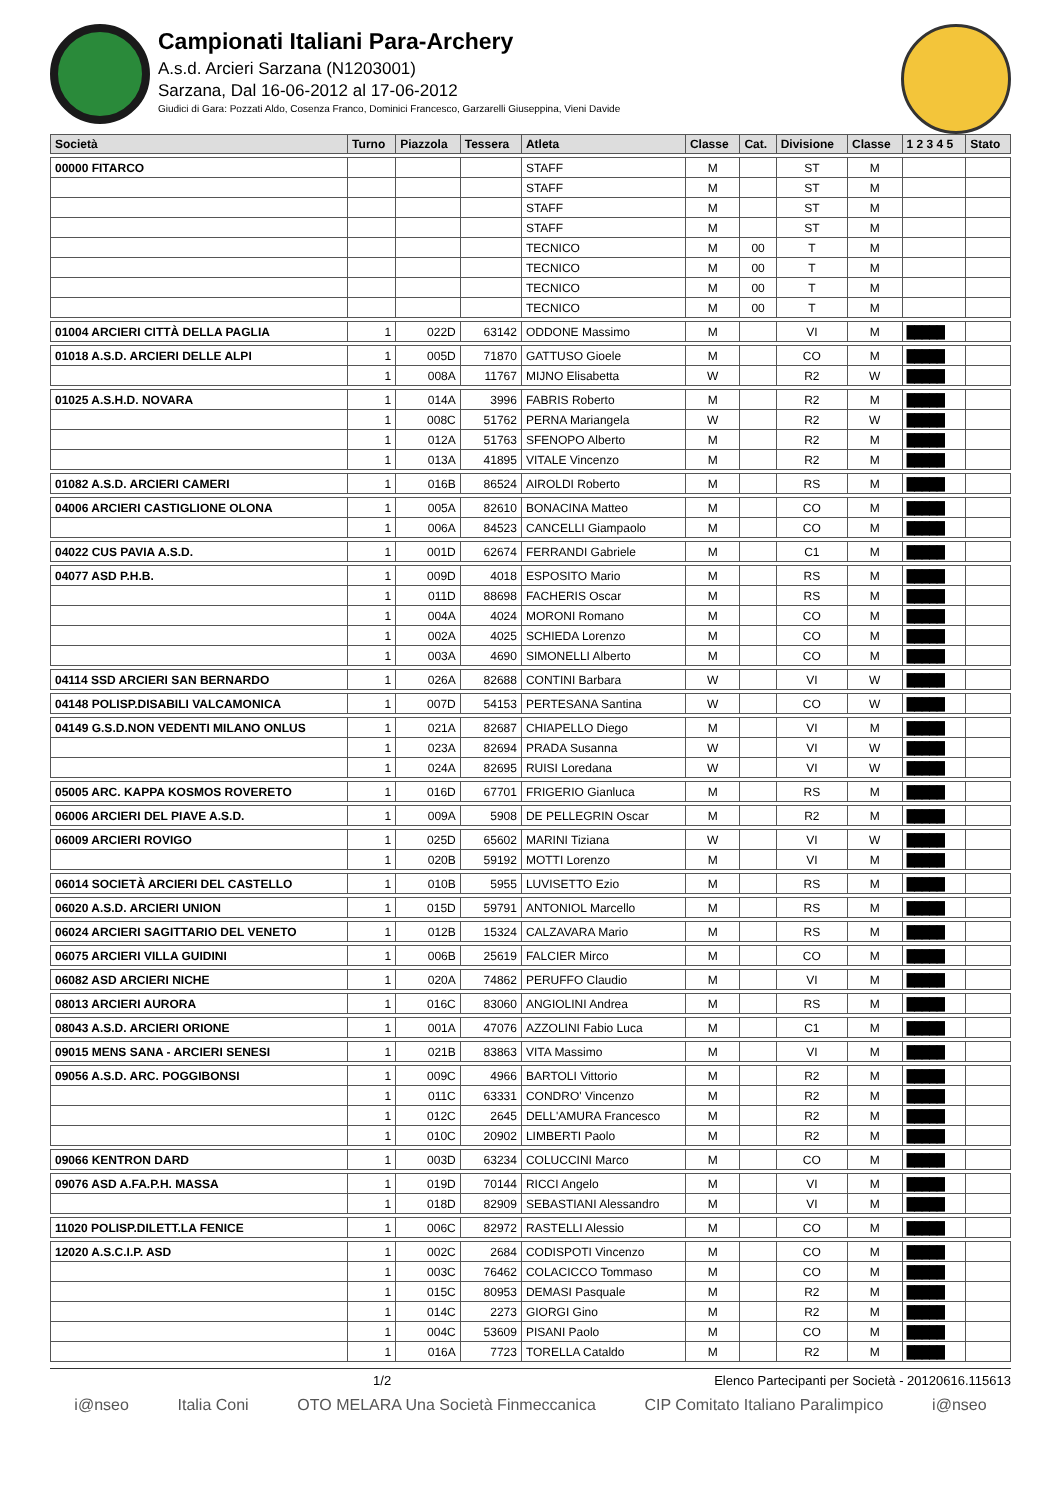Campionati Italiani Para-Archery
A.s.d. Arcieri Sarzana (N1203001)
Sarzana, Dal 16-06-2012 al 17-06-2012
Giudici di Gara: Pozzati Aldo, Cosenza Franco, Dominici Francesco, Garzarelli Giuseppina, Vieni Davide
| Società | Turno | Piazzola | Tessera | Atleta | Classe | Cat. | Divisione | Classe | 1 2 3 4 5 | Stato |
| --- | --- | --- | --- | --- | --- | --- | --- | --- | --- | --- |
| 00000 FITARCO | | | | STAFF | M | | ST | M | | |
| | | | | STAFF | M | | ST | M | | |
| | | | | STAFF | M | | ST | M | | |
| | | | | STAFF | M | | ST | M | | |
| | | | | TECNICO | M | 00 | T | M | | |
| | | | | TECNICO | M | 00 | T | M | | |
| | | | | TECNICO | M | 00 | T | M | | |
| | | | | TECNICO | M | 00 | T | M | | |
| 01004 ARCIERI CITTÀ DELLA PAGLIA | 1 | 022D | 63142 | ODDONE Massimo | M | | VI | M | █████ | |
| 01018 A.S.D. ARCIERI DELLE ALPI | 1 | 005D | 71870 | GATTUSO Gioele | M | | CO | M | █████ | |
| | 1 | 008A | 11767 | MIJNO Elisabetta | W | | R2 | W | █████ | |
| 01025 A.S.H.D. NOVARA | 1 | 014A | 3996 | FABRIS Roberto | M | | R2 | M | █████ | |
| | 1 | 008C | 51762 | PERNA Mariangela | W | | R2 | W | █████ | |
| | 1 | 012A | 51763 | SFENOPO Alberto | M | | R2 | M | █████ | |
| | 1 | 013A | 41895 | VITALE Vincenzo | M | | R2 | M | █████ | |
| 01082 A.S.D. ARCIERI CAMERI | 1 | 016B | 86524 | AIROLDI Roberto | M | | RS | M | █████ | |
| 04006 ARCIERI CASTIGLIONE OLONA | 1 | 005A | 82610 | BONACINA Matteo | M | | CO | M | █████ | |
| | 1 | 006A | 84523 | CANCELLI Giampaolo | M | | CO | M | █████ | |
| 04022 CUS PAVIA A.S.D. | 1 | 001D | 62674 | FERRANDI Gabriele | M | | C1 | M | █████ | |
| 04077 ASD P.H.B. | 1 | 009D | 4018 | ESPOSITO Mario | M | | RS | M | █████ | |
| | 1 | 011D | 88698 | FACHERIS Oscar | M | | RS | M | █████ | |
| | 1 | 004A | 4024 | MORONI Romano | M | | CO | M | █████ | |
| | 1 | 002A | 4025 | SCHIEDA Lorenzo | M | | CO | M | █████ | |
| | 1 | 003A | 4690 | SIMONELLI Alberto | M | | CO | M | █████ | |
| 04114 SSD ARCIERI SAN BERNARDO | 1 | 026A | 82688 | CONTINI Barbara | W | | VI | W | █████ | |
| 04148 POLISP.DISABILI VALCAMONICA | 1 | 007D | 54153 | PERTESANA Santina | W | | CO | W | █████ | |
| 04149 G.S.D.NON VEDENTI MILANO ONLUS | 1 | 021A | 82687 | CHIAPELLO Diego | M | | VI | M | █████ | |
| | 1 | 023A | 82694 | PRADA Susanna | W | | VI | W | █████ | |
| | 1 | 024A | 82695 | RUISI Loredana | W | | VI | W | █████ | |
| 05005 ARC. KAPPA KOSMOS ROVERETO | 1 | 016D | 67701 | FRIGERIO Gianluca | M | | RS | M | █████ | |
| 06006 ARCIERI DEL PIAVE A.S.D. | 1 | 009A | 5908 | DE PELLEGRIN Oscar | M | | R2 | M | █████ | |
| 06009 ARCIERI ROVIGO | 1 | 025D | 65602 | MARINI Tiziana | W | | VI | W | █████ | |
| | 1 | 020B | 59192 | MOTTI Lorenzo | M | | VI | M | █████ | |
| 06014 SOCIETÀ ARCIERI DEL CASTELLO | 1 | 010B | 5955 | LUVISETTO Ezio | M | | RS | M | █████ | |
| 06020 A.S.D. ARCIERI UNION | 1 | 015D | 59791 | ANTONIOL Marcello | M | | RS | M | █████ | |
| 06024 ARCIERI SAGITTARIO DEL VENETO | 1 | 012B | 15324 | CALZAVARA Mario | M | | RS | M | █████ | |
| 06075 ARCIERI VILLA GUIDINI | 1 | 006B | 25619 | FALCIER Mirco | M | | CO | M | █████ | |
| 06082 ASD ARCIERI NICHE | 1 | 020A | 74862 | PERUFFO Claudio | M | | VI | M | █████ | |
| 08013 ARCIERI AURORA | 1 | 016C | 83060 | ANGIOLINI Andrea | M | | RS | M | █████ | |
| 08043 A.S.D. ARCIERI ORIONE | 1 | 001A | 47076 | AZZOLINI Fabio Luca | M | | C1 | M | █████ | |
| 09015 MENS SANA - ARCIERI SENESI | 1 | 021B | 83863 | VITA Massimo | M | | VI | M | █████ | |
| 09056 A.S.D. ARC. POGGIBONSI | 1 | 009C | 4966 | BARTOLI Vittorio | M | | R2 | M | █████ | |
| | 1 | 011C | 63331 | CONDRO' Vincenzo | M | | R2 | M | █████ | |
| | 1 | 012C | 2645 | DELL'AMURA Francesco | M | | R2 | M | █████ | |
| | 1 | 010C | 20902 | LIMBERTI Paolo | M | | R2 | M | █████ | |
| 09066 KENTRON DARD | 1 | 003D | 63234 | COLUCCINI Marco | M | | CO | M | █████ | |
| 09076 ASD A.FA.P.H. MASSA | 1 | 019D | 70144 | RICCI Angelo | M | | VI | M | █████ | |
| | 1 | 018D | 82909 | SEBASTIANI Alessandro | M | | VI | M | █████ | |
| 11020 POLISP.DILETT.LA FENICE | 1 | 006C | 82972 | RASTELLI Alessio | M | | CO | M | █████ | |
| 12020 A.S.C.I.P. ASD | 1 | 002C | 2684 | CODISPOTI Vincenzo | M | | CO | M | █████ | |
| | 1 | 003C | 76462 | COLACICCO Tommaso | M | | CO | M | █████ | |
| | 1 | 015C | 80953 | DEMASI Pasquale | M | | R2 | M | █████ | |
| | 1 | 014C | 2273 | GIORGI Gino | M | | R2 | M | █████ | |
| | 1 | 004C | 53609 | PISANI Paolo | M | | CO | M | █████ | |
| | 1 | 016A | 7723 | TORELLA Cataldo | M | | R2 | M | █████ | |
1/2 Elenco Partecipanti per Società - 20120616.115613
i@nseo Italia Coni OTO MELARA Una Società Finmeccanica CIP Comitato Italiano Paralimpico i@nseo